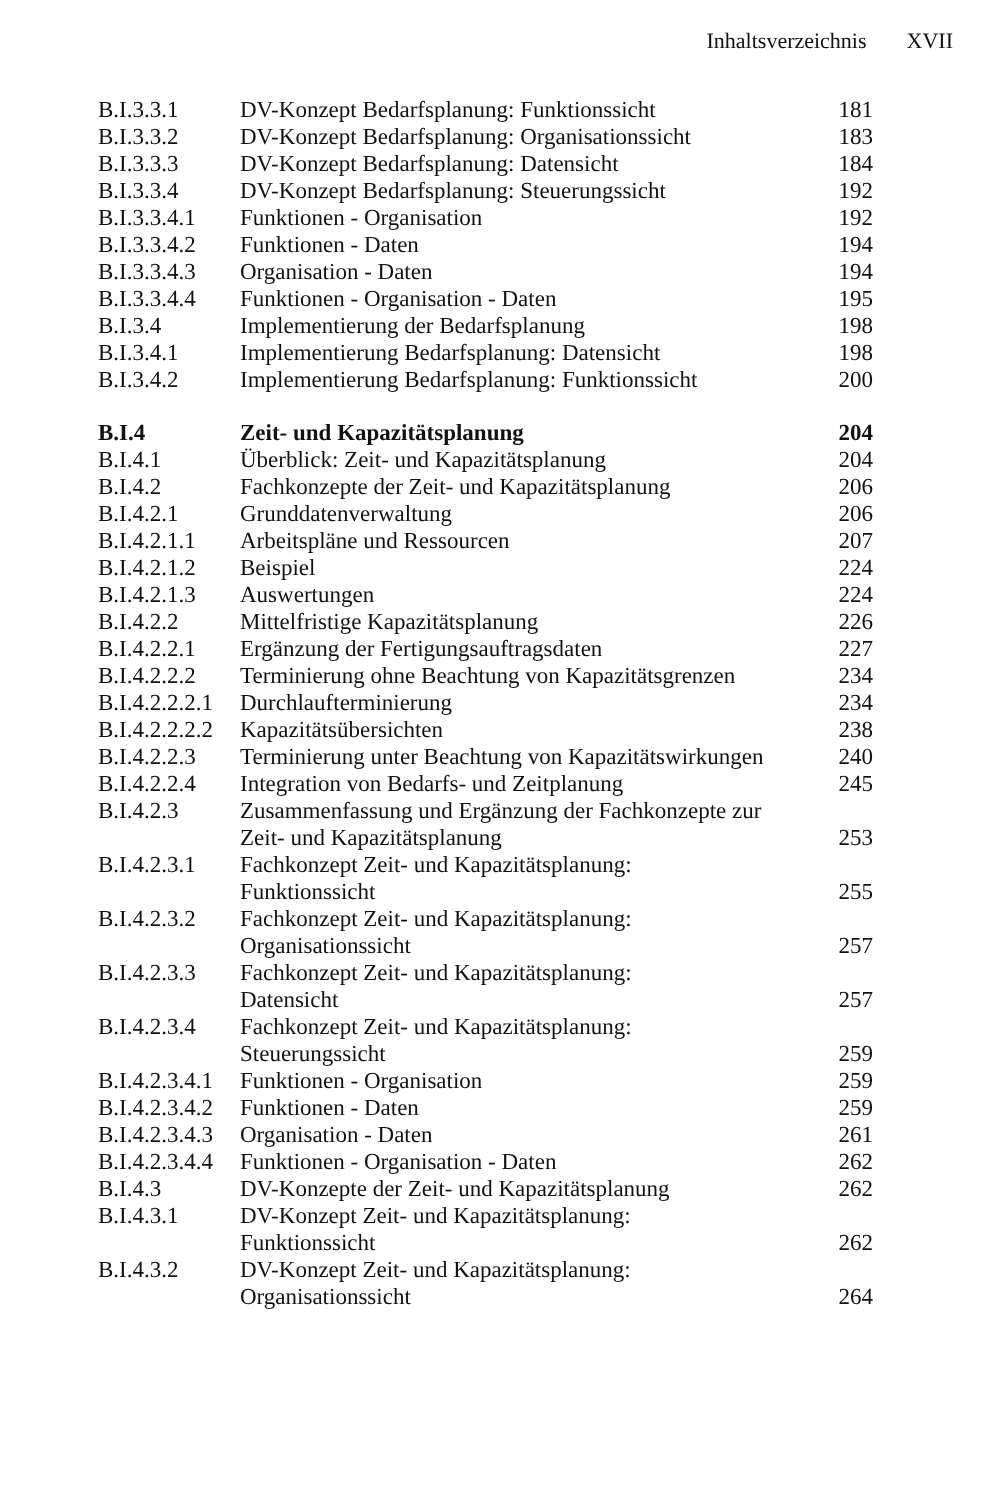Inhaltsverzeichnis XVII
| B.I.3.3.1 | DV-Konzept Bedarfsplanung: Funktionssicht | 181 |
| B.I.3.3.2 | DV-Konzept Bedarfsplanung: Organisationssicht | 183 |
| B.I.3.3.3 | DV-Konzept Bedarfsplanung: Datensicht | 184 |
| B.I.3.3.4 | DV-Konzept Bedarfsplanung: Steuerungssicht | 192 |
| B.I.3.3.4.1 | Funktionen - Organisation | 192 |
| B.I.3.3.4.2 | Funktionen - Daten | 194 |
| B.I.3.3.4.3 | Organisation - Daten | 194 |
| B.I.3.3.4.4 | Funktionen - Organisation - Daten | 195 |
| B.I.3.4 | Implementierung der Bedarfsplanung | 198 |
| B.I.3.4.1 | Implementierung Bedarfsplanung: Datensicht | 198 |
| B.I.3.4.2 | Implementierung Bedarfsplanung: Funktionssicht | 200 |
| B.I.4 | Zeit- und Kapazitätsplanung | 204 |
| B.I.4.1 | Überblick: Zeit- und Kapazitätsplanung | 204 |
| B.I.4.2 | Fachkonzepte der Zeit- und Kapazitätsplanung | 206 |
| B.I.4.2.1 | Grunddatenverwaltung | 206 |
| B.I.4.2.1.1 | Arbeitspläne und Ressourcen | 207 |
| B.I.4.2.1.2 | Beispiel | 224 |
| B.I.4.2.1.3 | Auswertungen | 224 |
| B.I.4.2.2 | Mittelfristige Kapazitätsplanung | 226 |
| B.I.4.2.2.1 | Ergänzung der Fertigungsauftragsdaten | 227 |
| B.I.4.2.2.2 | Terminierung ohne Beachtung von Kapazitätsgrenzen | 234 |
| B.I.4.2.2.2.1 | Durchlaufterminierung | 234 |
| B.I.4.2.2.2.2 | Kapazitätsübersichten | 238 |
| B.I.4.2.2.3 | Terminierung unter Beachtung von Kapazitätswirkungen | 240 |
| B.I.4.2.2.4 | Integration von Bedarfs- und Zeitplanung | 245 |
| B.I.4.2.3 | Zusammenfassung und Ergänzung der Fachkonzepte zur Zeit- und Kapazitätsplanung | 253 |
| B.I.4.2.3.1 | Fachkonzept Zeit- und Kapazitätsplanung: Funktionssicht | 255 |
| B.I.4.2.3.2 | Fachkonzept Zeit- und Kapazitätsplanung: Organisationssicht | 257 |
| B.I.4.2.3.3 | Fachkonzept Zeit- und Kapazitätsplanung: Datensicht | 257 |
| B.I.4.2.3.4 | Fachkonzept Zeit- und Kapazitätsplanung: Steuerungssicht | 259 |
| B.I.4.2.3.4.1 | Funktionen - Organisation | 259 |
| B.I.4.2.3.4.2 | Funktionen - Daten | 259 |
| B.I.4.2.3.4.3 | Organisation - Daten | 261 |
| B.I.4.2.3.4.4 | Funktionen - Organisation - Daten | 262 |
| B.I.4.3 | DV-Konzepte der Zeit- und Kapazitätsplanung | 262 |
| B.I.4.3.1 | DV-Konzept Zeit- und Kapazitätsplanung: Funktionssicht | 262 |
| B.I.4.3.2 | DV-Konzept Zeit- und Kapazitätsplanung: Organisationssicht | 264 |